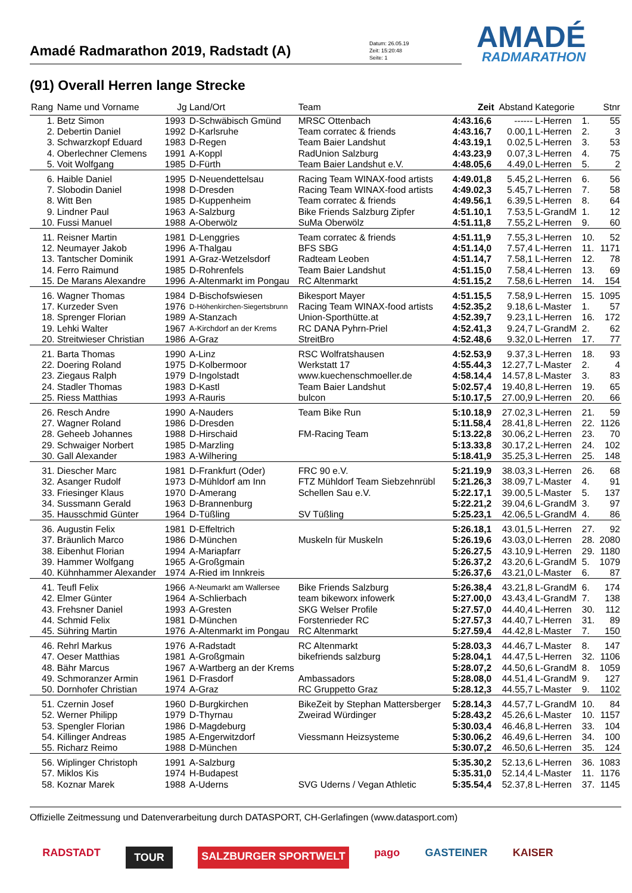Amadé Radmarathon 2019, Radstadt (A)
Datum: 26.05.19
Zeit: 15:20:48
Seite: 1
AMADÉ
RADMARATHON
(91) Overall Herren lange Strecke
| Rang | Name und Vorname | Jg | Land/Ort | Team | Zeit | Abstand | Kategorie | | Stnr |
| --- | --- | --- | --- | --- | --- | --- | --- | --- | --- |
| 1. | Betz Simon | 1993 | D-Schwäbisch Gmünd | MRSC Ottenbach | 4:43.16,6 | ------ | L-Herren | 1. | 55 |
| 2. | Debertin Daniel | 1992 | D-Karlsruhe | Team corratec & friends | 4:43.16,7 | 0.00,1 | L-Herren | 2. | 3 |
| 3. | Schwarzkopf Eduard | 1983 | D-Regen | Team Baier Landshut | 4:43.19,1 | 0.02,5 | L-Herren | 3. | 53 |
| 4. | Oberlechner Clemens | 1991 | A-Koppl | RadUnion Salzburg | 4:43.23,9 | 0.07,3 | L-Herren | 4. | 75 |
| 5. | Voit Wolfgang | 1985 | D-Fürth | Team Baier Landshut e.V. | 4:48.05,6 | 4.49,0 | L-Herren | 5. | 2 |
| 6. | Haible Daniel | 1995 | D-Neuendettelsau | Racing Team WINAX-food artists | 4:49.01,8 | 5.45,2 | L-Herren | 6. | 56 |
| 7. | Slobodin Daniel | 1998 | D-Dresden | Racing Team WINAX-food artists | 4:49.02,3 | 5.45,7 | L-Herren | 7. | 58 |
| 8. | Witt Ben | 1985 | D-Kuppenheim | Team corratec & friends | 4:49.56,1 | 6.39,5 | L-Herren | 8. | 64 |
| 9. | Lindner Paul | 1963 | A-Salzburg | Bike Friends Salzburg Zipfer | 4:51.10,1 | 7.53,5 | L-GrandM | 1. | 12 |
| 10. | Fussi Manuel | 1988 | A-Oberwölz | SuMa Oberwölz | 4:51.11,8 | 7.55,2 | L-Herren | 9. | 60 |
| 11. | Reisner Martin | 1981 | D-Lenggries | Team corratec & friends | 4:51.11,9 | 7.55,3 | L-Herren | 10. | 52 |
| 12. | Neumayer Jakob | 1996 | A-Thalgau | BFS SBG | 4:51.14,0 | 7.57,4 | L-Herren | 11. | 1171 |
| 13. | Tantscher Dominik | 1991 | A-Graz-Wetzelsdorf | Radteam Leoben | 4:51.14,7 | 7.58,1 | L-Herren | 12. | 78 |
| 14. | Ferro Raimund | 1985 | D-Rohrenfels | Team Baier Landshut | 4:51.15,0 | 7.58,4 | L-Herren | 13. | 69 |
| 15. | De Marans Alexandre | 1996 | A-Altenmarkt im Pongau | RC Altenmarkt | 4:51.15,2 | 7.58,6 | L-Herren | 14. | 154 |
| 16. | Wagner Thomas | 1984 | D-Bischofswiesen | Bikesport Mayer | 4:51.15,5 | 7.58,9 | L-Herren | 15. | 1095 |
| 17. | Kurzeder Sven | 1976 | D-Höhenkirchen-Siegertsbrunn | Racing Team WINAX-food artists | 4:52.35,2 | 9.18,6 | L-Master | 1. | 57 |
| 18. | Sprenger Florian | 1989 | A-Stanzach | Union-Sporthütte.at | 4:52.39,7 | 9.23,1 | L-Herren | 16. | 172 |
| 19. | Lehki Walter | 1967 | A-Kirchdorf an der Krems | RC DANA Pyhrn-Priel | 4:52.41,3 | 9.24,7 | L-GrandM | 2. | 62 |
| 20. | Streitwieser Christian | 1986 | A-Graz | StreitBro | 4:52.48,6 | 9.32,0 | L-Herren | 17. | 77 |
| 21. | Barta Thomas | 1990 | A-Linz | RSC Wolfratshausen | 4:52.53,9 | 9.37,3 | L-Herren | 18. | 93 |
| 22. | Doering Roland | 1975 | D-Kolbermoor | Werkstatt 17 | 4:55.44,3 | 12.27,7 | L-Master | 2. | 4 |
| 23. | Ziegaus Ralph | 1979 | D-Ingolstadt | www.kuechenschmoeller.de | 4:58.14,4 | 14.57,8 | L-Master | 3. | 83 |
| 24. | Stadler Thomas | 1983 | D-Kastl | Team Baier Landshut | 5:02.57,4 | 19.40,8 | L-Herren | 19. | 65 |
| 25. | Riess Matthias | 1993 | A-Rauris | bulcon | 5:10.17,5 | 27.00,9 | L-Herren | 20. | 66 |
| 26. | Resch Andre | 1990 | A-Nauders | Team Bike Run | 5:10.18,9 | 27.02,3 | L-Herren | 21. | 59 |
| 27. | Wagner Roland | 1986 | D-Dresden | | 5:11.58,4 | 28.41,8 | L-Herren | 22. | 1126 |
| 28. | Geheeb Johannes | 1988 | D-Hirschaid | FM-Racing Team | 5:13.22,8 | 30.06,2 | L-Herren | 23. | 70 |
| 29. | Schwaiger Norbert | 1985 | D-Marzling | | 5:13.33,8 | 30.17,2 | L-Herren | 24. | 102 |
| 30. | Gall Alexander | 1983 | A-Wilhering | | 5:18.41,9 | 35.25,3 | L-Herren | 25. | 148 |
| 31. | Diescher Marc | 1981 | D-Frankfurt (Oder) | FRC 90 e.V. | 5:21.19,9 | 38.03,3 | L-Herren | 26. | 68 |
| 32. | Asanger Rudolf | 1973 | D-Mühldorf am Inn | FTZ Mühldorf Team Siebzehnrübl | 5:21.26,3 | 38.09,7 | L-Master | 4. | 91 |
| 33. | Friesinger Klaus | 1970 | D-Amerang | Schellen Sau e.V. | 5:22.17,1 | 39.00,5 | L-Master | 5. | 137 |
| 34. | Sussmann Gerald | 1963 | D-Brannenburg | | 5:22.21,2 | 39.04,6 | L-GrandM | 3. | 97 |
| 35. | Hausschmid Günter | 1964 | D-Tüßling | SV Tüßling | 5:25.23,1 | 42.06,5 | L-GrandM | 4. | 86 |
| 36. | Augustin Felix | 1981 | D-Effeltrich | | 5:26.18,1 | 43.01,5 | L-Herren | 27. | 92 |
| 37. | Bräunlich Marco | 1986 | D-München | Muskeln für Muskeln | 5:26.19,6 | 43.03,0 | L-Herren | 28. | 2080 |
| 38. | Eibenhut Florian | 1994 | A-Mariapfarr | | 5:26.27,5 | 43.10,9 | L-Herren | 29. | 1180 |
| 39. | Hammer Wolfgang | 1965 | A-Großgmain | | 5:26.37,2 | 43.20,6 | L-GrandM | 5. | 1079 |
| 40. | Kühnhammer Alexander | 1974 | A-Ried im Innkreis | | 5:26.37,6 | 43.21,0 | L-Master | 6. | 87 |
| 41. | Teufl Felix | 1966 | A-Neumarkt am Wallersee | Bike Friends Salzburg | 5:26.38,4 | 43.21,8 | L-GrandM | 6. | 174 |
| 42. | Elmer Günter | 1964 | A-Schlierbach | team bikeworx infowerk | 5:27.00,0 | 43.43,4 | L-GrandM | 7. | 138 |
| 43. | Frehsner Daniel | 1993 | A-Gresten | SKG Welser Profile | 5:27.57,0 | 44.40,4 | L-Herren | 30. | 112 |
| 44. | Schmid Felix | 1981 | D-München | Forstenrieder RC | 5:27.57,3 | 44.40,7 | L-Herren | 31. | 89 |
| 45. | Sühring Martin | 1976 | A-Altenmarkt im Pongau | RC Altenmarkt | 5:27.59,4 | 44.42,8 | L-Master | 7. | 150 |
| 46. | Rehrl Markus | 1976 | A-Radstadt | RC Altenmarkt | 5:28.03,3 | 44.46,7 | L-Master | 8. | 147 |
| 47. | Oeser Matthias | 1981 | A-Großgmain | bikefriends salzburg | 5:28.04,1 | 44.47,5 | L-Herren | 32. | 1106 |
| 48. | Bähr Marcus | 1967 | A-Wartberg an der Krems | | 5:28.07,2 | 44.50,6 | L-GrandM | 8. | 1059 |
| 49. | Schmoranzer Armin | 1961 | D-Frasdorf | Ambassadors | 5:28.08,0 | 44.51,4 | L-GrandM | 9. | 127 |
| 50. | Dornhofer Christian | 1974 | A-Graz | RC Gruppetto Graz | 5:28.12,3 | 44.55,7 | L-Master | 9. | 1102 |
| 51. | Czernin Josef | 1960 | D-Burgkirchen | BikeZeit by Stephan Mattersberger | 5:28.14,3 | 44.57,7 | L-GrandM | 10. | 84 |
| 52. | Werner Philipp | 1979 | D-Thyrnau | Zweirad Würdinger | 5:28.43,2 | 45.26,6 | L-Master | 10. | 1157 |
| 53. | Spengler Florian | 1986 | D-Magdeburg | | 5:30.03,4 | 46.46,8 | L-Herren | 33. | 104 |
| 54. | Killinger Andreas | 1985 | A-Engerwitzdorf | Viessmann Heizsysteme | 5:30.06,2 | 46.49,6 | L-Herren | 34. | 100 |
| 55. | Richarz Reimo | 1988 | D-München | | 5:30.07,2 | 46.50,6 | L-Herren | 35. | 124 |
| 56. | Wiplinger Christoph | 1991 | A-Salzburg | | 5:35.30,2 | 52.13,6 | L-Herren | 36. | 1083 |
| 57. | Miklos Kis | 1974 | H-Budapest | | 5:35.31,0 | 52.14,4 | L-Master | 11. | 1176 |
| 58. | Koznar Marek | 1988 | A-Uderns | SVG Uderns / Vegan Athletic | 5:35.54,4 | 52.37,8 | L-Herren | 37. | 1145 |
Offizielle Zeitmessung und Datenverarbeitung durch DATASPORT, CH-Gerlafingen (www.datasport.com)
RADSTADT TOUR SALZBURGER SPORTWELT pago GASTEINER KAISER